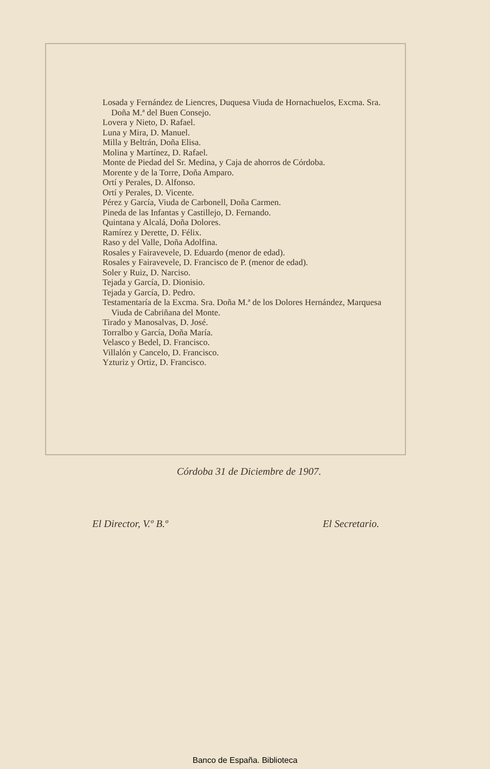Losada y Fernández de Liencres, Duquesa Viuda de Hornachuelos, Excma. Sra. Doña M.ª del Buen Consejo.
Lovera y Nieto, D. Rafael.
Luna y Mira, D. Manuel.
Milla y Beltrán, Doña Elisa.
Molina y Martínez, D. Rafael.
Monte de Piedad del Sr. Medina, y Caja de ahorros de Córdoba.
Morente y de la Torre, Doña Amparo.
Ortí y Perales, D. Alfonso.
Ortí y Perales, D. Vicente.
Pérez y García, Viuda de Carbonell, Doña Carmen.
Pineda de las Infantas y Castillejo, D. Fernando.
Quintana y Alcalá, Doña Dolores.
Ramírez y Derette, D. Félix.
Raso y del Valle, Doña Adolfina.
Rosales y Fairavevele, D. Eduardo (menor de edad).
Rosales y Fairavevele, D. Francisco de P. (menor de edad).
Soler y Ruiz, D. Narciso.
Tejada y García, D. Dionisio.
Tejada y García, D. Pedro.
Testamentaría de la Excma. Sra. Doña M.ª de los Dolores Hernández, Marquesa Viuda de Cabriñana del Monte.
Tirado y Manosalvas, D. José.
Torralbo y García, Doña María.
Velasco y Bedel, D. Francisco.
Villalón y Cancelo, D. Francisco.
Yzturiz y Ortiz, D. Francisco.
Córdoba 31 de Diciembre de 1907.
El Director, V.º B.º El Secretario.
Banco de España. Biblioteca